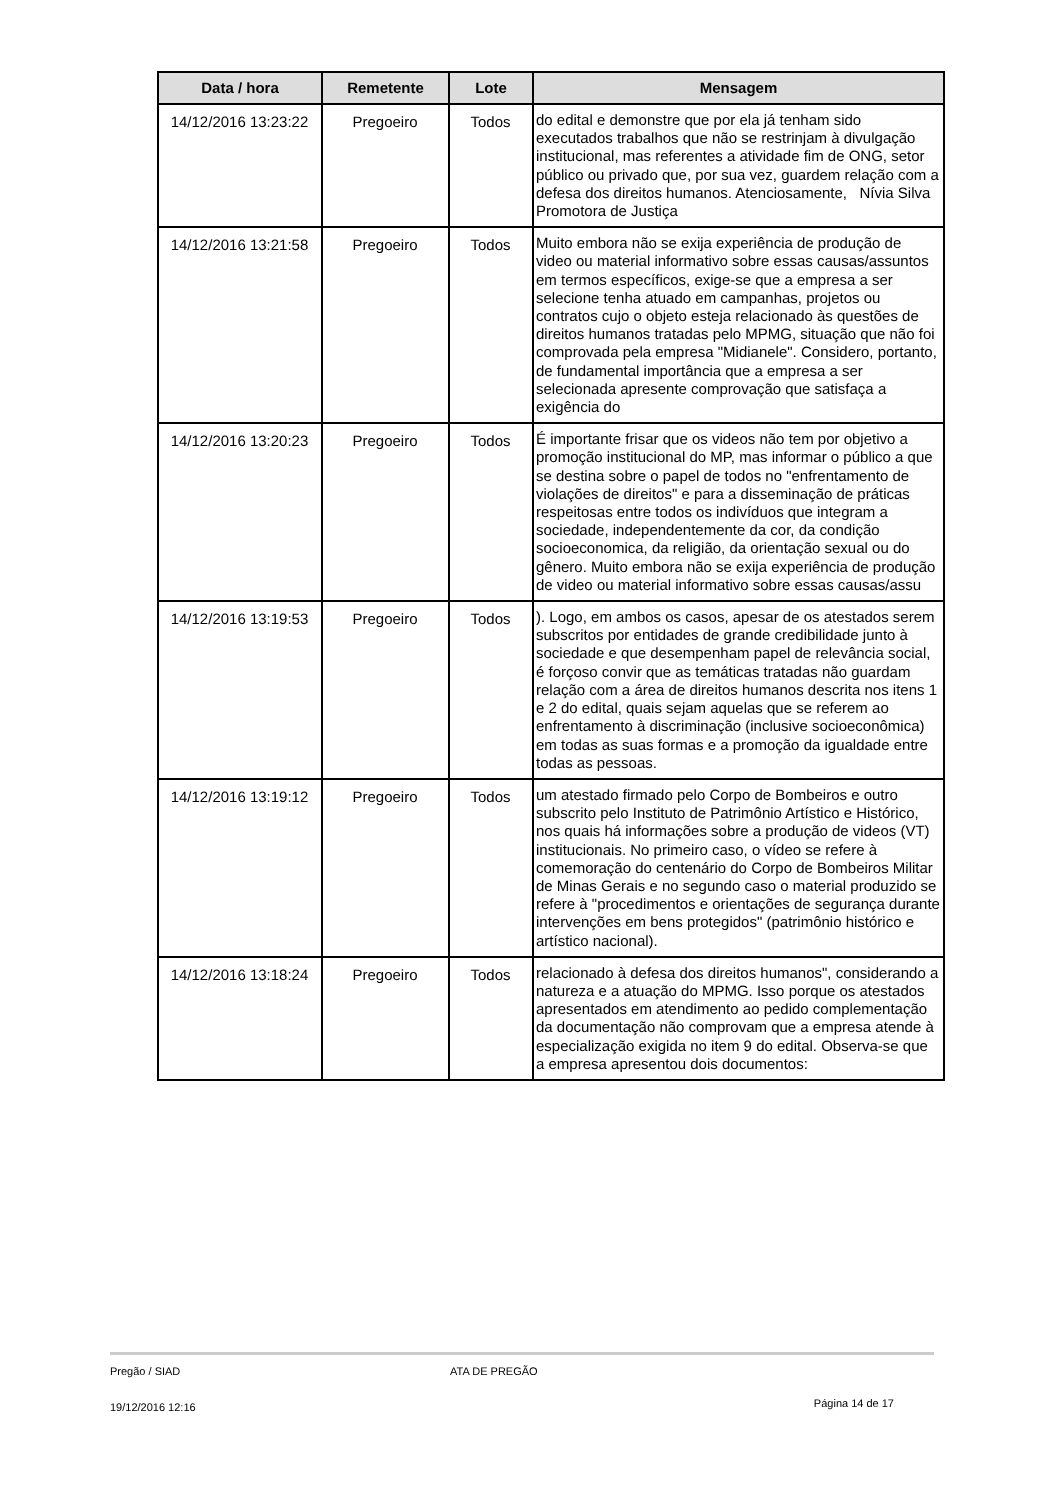| Data / hora | Remetente | Lote | Mensagem |
| --- | --- | --- | --- |
| 14/12/2016 13:23:22 | Pregoeiro | Todos | do edital e demonstre que por ela já tenham sido executados trabalhos que não se restrinjam à divulgação institucional, mas referentes a atividade fim de ONG, setor público ou privado que, por sua vez, guardem relação com a defesa dos direitos humanos. Atenciosamente, Nívia Silva Promotora de Justiça |
| 14/12/2016 13:21:58 | Pregoeiro | Todos | Muito embora não se exija experiência de produção de video ou material informativo sobre essas causas/assuntos em termos específicos, exige-se que a empresa a ser selecione tenha atuado em campanhas, projetos ou contratos cujo o objeto esteja relacionado às questões de direitos humanos tratadas pelo MPMG, situação que não foi comprovada pela empresa "Midianele". Considero, portanto, de fundamental importância que a empresa a ser selecionada apresente comprovação que satisfaça a exigência do |
| 14/12/2016 13:20:23 | Pregoeiro | Todos | É importante frisar que os videos não tem por objetivo a promoção institucional do MP, mas informar o público a que se destina sobre o papel de todos no "enfrentamento de violações de direitos" e para a disseminação de práticas respeitosas entre todos os indivíduos que integram a sociedade, independentemente da cor, da condição socioeconomica, da religião, da orientação sexual ou do gênero. Muito embora não se exija experiência de produção de video ou material informativo sobre essas causas/assu |
| 14/12/2016 13:19:53 | Pregoeiro | Todos | ). Logo, em ambos os casos, apesar de os atestados serem subscritos por entidades de grande credibilidade junto à sociedade e que desempenham papel de relevância social, é forçoso convir que as temáticas tratadas não guardam relação com a área de direitos humanos descrita nos itens 1 e 2 do edital, quais sejam aquelas que se referem ao enfrentamento à discriminação (inclusive socioeconômica) em todas as suas formas e a promoção da igualdade entre todas as pessoas. |
| 14/12/2016 13:19:12 | Pregoeiro | Todos | um atestado firmado pelo Corpo de Bombeiros e outro subscrito pelo Instituto de Patrimônio Artístico e Histórico, nos quais há informações sobre a produção de videos (VT) institucionais. No primeiro caso, o vídeo se refere à comemoração do centenário do Corpo de Bombeiros Militar de Minas Gerais e no segundo caso o material produzido se refere à "procedimentos e orientações de segurança durante intervenções em bens protegidos" (patrimônio histórico e artístico nacional). |
| 14/12/2016 13:18:24 | Pregoeiro | Todos | relacionado à defesa dos direitos humanos", considerando a natureza e a atuação do MPMG. Isso porque os atestados apresentados em atendimento ao pedido complementação da documentação não comprovam que a empresa atende à especialização exigida no item 9 do edital. Observa-se que a empresa apresentou dois documentos: |
Pregão / SIAD ATA DE PREGÃO
19/12/2016 12:16 Página 14 de 17